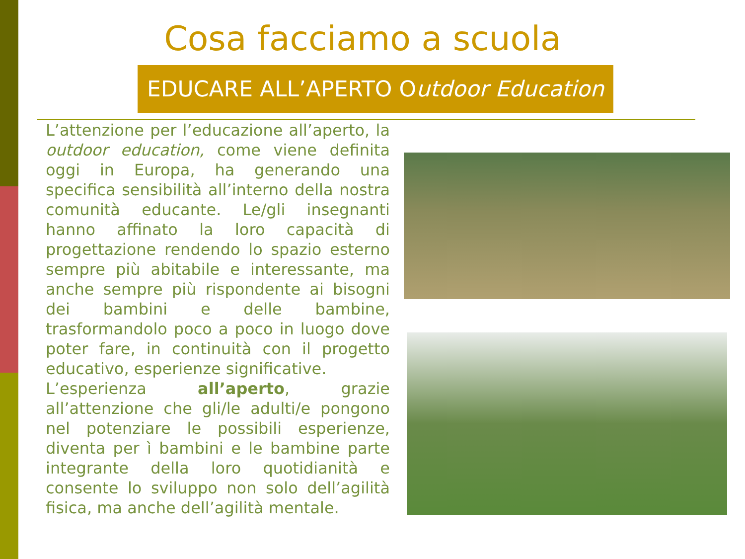Cosa facciamo a scuola
EDUCARE ALL’APERTO Outdoor Education
L’attenzione per l’educazione all’aperto, la outdoor education, come viene definita oggi in Europa, ha generando una specifica sensibilità all’interno della nostra comunità educante. Le/gli insegnanti hanno affinato la loro capacità di progettazione rendendo lo spazio esterno sempre più abitabile e interessante, ma anche sempre più rispondente ai bisogni dei bambini e delle bambine, trasformandolo poco a poco in luogo dove poter fare, in continuità con il progetto educativo, esperienze significative.
L’esperienza all’aperto, grazie all’attenzione che gli/le adulti/e pongono nel potenziare le possibili esperienze, diventa per ì bambini e le bambine parte integrante della loro quotidianità e consente lo sviluppo non solo dell’agilità fisica, ma anche dell’agilità mentale.